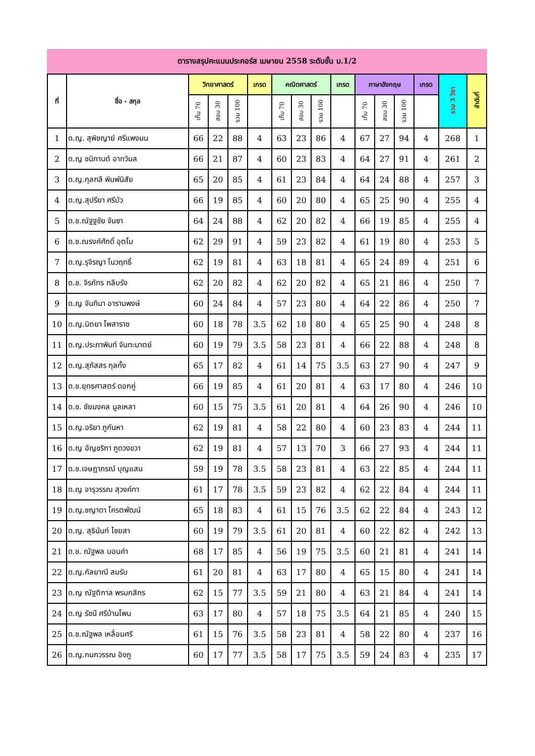ตารางสรุปคะแนนประคอร์ส เมษายน 2558 ระดับชั้น ม.1/2
| ที่ | ชื่อ - สกุล | วิทยาศาสตร์ | | | เกรด | คณิตศาสตร์ | | | เกรด | ภาษาอังกฤษ | | | เกรด | รวม 3 วิชา | ลำดับที่ |
| --- | --- | --- | --- | --- | --- | --- | --- | --- | --- | --- | --- | --- | --- | --- | --- |
| | | เก็บ 70 | สอบ 30 | รวม 100 | | เก็บ 70 | สอบ 30 | รวม 100 | | เก็บ 70 | สอบ 30 | รวม 100 | | | |
| 1 | ด.ญ. สุพิชญาย์ ศรีแพงมน | 66 | 22 | 88 | 4 | 63 | 23 | 86 | 4 | 67 | 27 | 94 | 4 | 268 | 1 |
| 2 | ด.ญ ชนิกานต์ อาทวิมล | 66 | 21 | 87 | 4 | 60 | 23 | 83 | 4 | 64 | 27 | 91 | 4 | 261 | 2 |
| 3 | ด.ญ.กุลฑลี พิมพ์นิสัย | 65 | 20 | 85 | 4 | 61 | 23 | 84 | 4 | 64 | 24 | 88 | 4 | 257 | 3 |
| 4 | ด.ญ.สุปรียา ศรีบัว | 66 | 19 | 85 | 4 | 60 | 20 | 80 | 4 | 65 | 25 | 90 | 4 | 255 | 4 |
| 5 | ด.ช.ณัฐฐชัย จันซา | 64 | 24 | 88 | 4 | 62 | 20 | 82 | 4 | 66 | 19 | 85 | 4 | 255 | 4 |
| 6 | ด.ช.ณรงค์ศักดิ์ อุตโม | 62 | 29 | 91 | 4 | 59 | 23 | 82 | 4 | 61 | 19 | 80 | 4 | 253 | 5 |
| 7 | ด.ญ.รุจิรญา โนวฤทธิ์ | 62 | 19 | 81 | 4 | 63 | 18 | 81 | 4 | 65 | 24 | 89 | 4 | 251 | 6 |
| 8 | ด.ช. จิรภัทร กลีบรัง | 62 | 20 | 82 | 4 | 62 | 20 | 82 | 4 | 65 | 21 | 86 | 4 | 250 | 7 |
| 9 | ด.ญ จันทิมา อารามพงษ์ | 60 | 24 | 84 | 4 | 57 | 23 | 80 | 4 | 64 | 22 | 86 | 4 | 250 | 7 |
| 10 | ด.ญ.นิตยา โพสาราช | 60 | 18 | 78 | 3.5 | 62 | 18 | 80 | 4 | 65 | 25 | 90 | 4 | 248 | 8 |
| 11 | ด.ญ.ประภาพินท์ จันทะมาตย์ | 60 | 19 | 79 | 3.5 | 58 | 23 | 81 | 4 | 66 | 22 | 88 | 4 | 248 | 8 |
| 12 | ด.ญ.สุภัสสร กุลกั้ง | 65 | 17 | 82 | 4 | 61 | 14 | 75 | 3.5 | 63 | 27 | 90 | 4 | 247 | 9 |
| 13 | ด.ช.ยุทธศาสตร์ ดอกคู่ | 66 | 19 | 85 | 4 | 61 | 20 | 81 | 4 | 63 | 17 | 80 | 4 | 246 | 10 |
| 14 | ด.ช. ชัยมงคล มูลเหลา | 60 | 15 | 75 | 3.5 | 61 | 20 | 81 | 4 | 64 | 26 | 90 | 4 | 246 | 10 |
| 15 | ด.ญ.อริยา ภูกันหา | 62 | 19 | 81 | 4 | 58 | 22 | 80 | 4 | 60 | 23 | 83 | 4 | 244 | 11 |
| 16 | ด.ญ อัญชริกา ภูดวงขวา | 62 | 19 | 81 | 4 | 57 | 13 | 70 | 3 | 66 | 27 | 93 | 4 | 244 | 11 |
| 17 | ด.ช.เจษฎาภรณ์ บุญแสน | 59 | 19 | 78 | 3.5 | 58 | 23 | 81 | 4 | 63 | 22 | 85 | 4 | 244 | 11 |
| 18 | ด.ญ จารุวรรณ สุวงค์ทา | 61 | 17 | 78 | 3.5 | 59 | 23 | 82 | 4 | 62 | 22 | 84 | 4 | 244 | 11 |
| 19 | ด.ญ.ชญาดา โครตพัฒน์ | 65 | 18 | 83 | 4 | 61 | 15 | 76 | 3.5 | 62 | 22 | 84 | 4 | 243 | 12 |
| 20 | ด.ญ. สุธินันท์ ไชยสา | 60 | 19 | 79 | 3.5 | 61 | 20 | 81 | 4 | 60 | 22 | 82 | 4 | 242 | 13 |
| 21 | ด.ช. ณัฐพล บอนคำ | 68 | 17 | 85 | 4 | 56 | 19 | 75 | 3.5 | 60 | 21 | 81 | 4 | 241 | 14 |
| 22 | ด.ญ.กัลยาณี สมรับ | 61 | 20 | 81 | 4 | 63 | 17 | 80 | 4 | 65 | 15 | 80 | 4 | 241 | 14 |
| 23 | ด.ญ ณัฐติกาล พรมกสิกร | 62 | 15 | 77 | 3.5 | 59 | 21 | 80 | 4 | 63 | 21 | 84 | 4 | 241 | 14 |
| 24 | ด.ญ รัชนี ศรีบ้านโพน | 63 | 17 | 80 | 4 | 57 | 18 | 75 | 3.5 | 64 | 21 | 85 | 4 | 240 | 15 |
| 25 | ด.ช.ณัฐพล เหลื่อมศรี | 61 | 15 | 76 | 3.5 | 58 | 23 | 81 | 4 | 58 | 22 | 80 | 4 | 237 | 16 |
| 26 | ด.ญ.กนกวรรณ อิงภู | 60 | 17 | 77 | 3.5 | 58 | 17 | 75 | 3.5 | 59 | 24 | 83 | 4 | 235 | 17 |